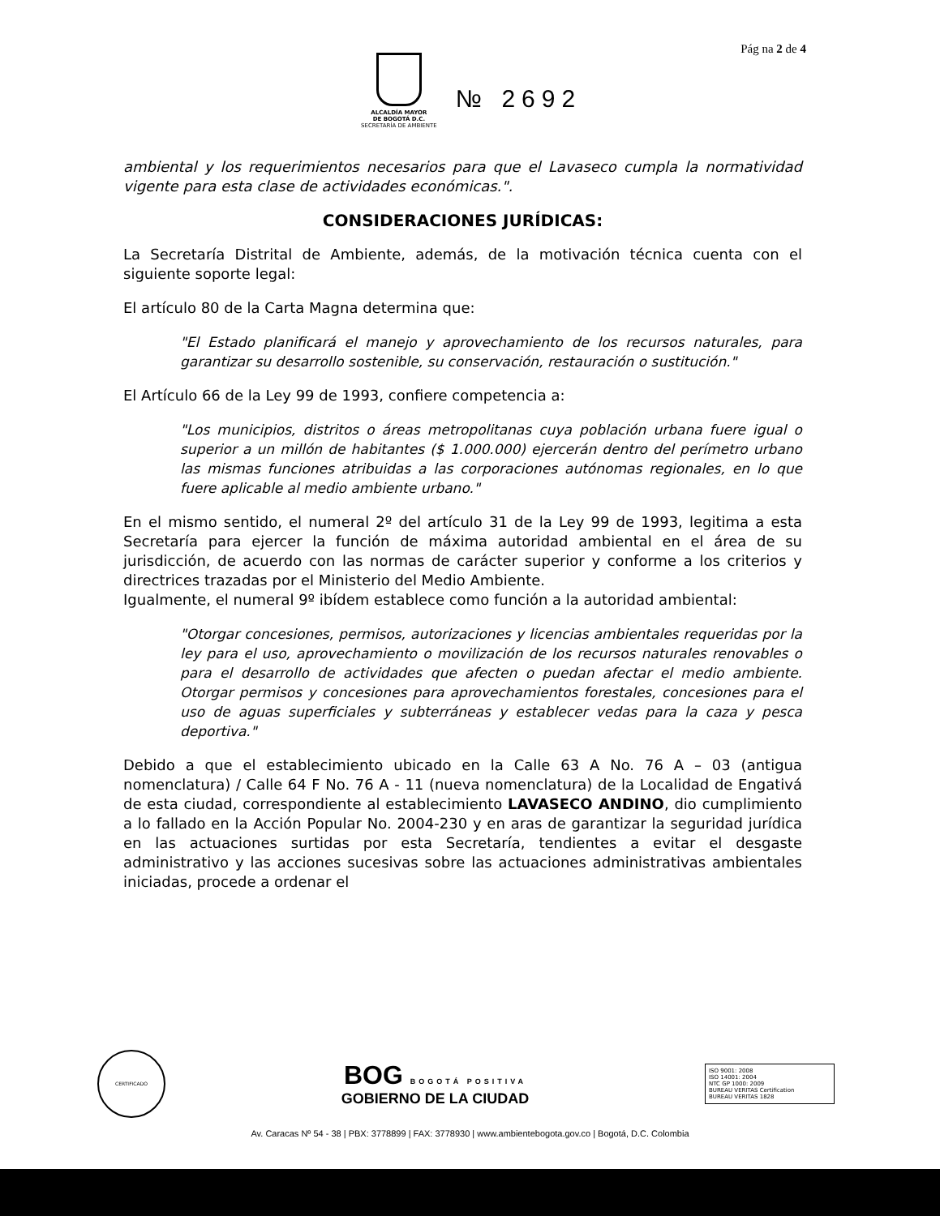Pág na 2 de 4
ALCALDÍA MAYOR
DE BOGOTÁ D.C.
SECRETARÍA DE AMBIENTE
№ 2692
ambiental y los requerimientos necesarios para que el Lavaseco cumpla la normatividad vigente para esta clase de actividades económicas.".
CONSIDERACIONES JURÍDICAS:
La Secretaría Distrital de Ambiente, además, de la motivación técnica cuenta con el siguiente soporte legal:
El artículo 80 de la Carta Magna determina que:
"El Estado planificará el manejo y aprovechamiento de los recursos naturales, para garantizar su desarrollo sostenible, su conservación, restauración o sustitución."
El Artículo 66 de la Ley 99 de 1993, confiere competencia a:
"Los municipios, distritos o áreas metropolitanas cuya población urbana fuere igual o superior a un millón de habitantes ($ 1.000.000) ejercerán dentro del perímetro urbano las mismas funciones atribuidas a las corporaciones autónomas regionales, en lo que fuere aplicable al medio ambiente urbano."
En el mismo sentido, el numeral 2º del artículo 31 de la Ley 99 de 1993, legitima a esta Secretaría para ejercer la función de máxima autoridad ambiental en el área de su jurisdicción, de acuerdo con las normas de carácter superior y conforme a los criterios y directrices trazadas por el Ministerio del Medio Ambiente.
Igualmente, el numeral 9º ibídem establece como función a la autoridad ambiental:
"Otorgar concesiones, permisos, autorizaciones y licencias ambientales requeridas por la ley para el uso, aprovechamiento o movilización de los recursos naturales renovables o para el desarrollo de actividades que afecten o puedan afectar el medio ambiente. Otorgar permisos y concesiones para aprovechamientos forestales, concesiones para el uso de aguas superficiales y subterráneas y establecer vedas para la caza y pesca deportiva."
Debido a que el establecimiento ubicado en la Calle 63 A No. 76 A – 03 (antigua nomenclatura) / Calle 64 F No. 76 A - 11 (nueva nomenclatura) de la Localidad de Engativá de esta ciudad, correspondiente al establecimiento LAVASECO ANDINO, dio cumplimiento a lo fallado en la Acción Popular No. 2004-230 y en aras de garantizar la seguridad jurídica en las actuaciones surtidas por esta Secretaría, tendientes a evitar el desgaste administrativo y las acciones sucesivas sobre las actuaciones administrativas ambientales iniciadas, procede a ordenar el
CERTIFICADO
BOG BOGOTÁ POSITIVA
GOBIERNO DE LA CIUDAD
ISO 9001: 2008
ISO 14001: 2004
NTC GP 1000: 2009
BUREAU VERITAS Certification
BUREAU VERITAS 1828
Av. Caracas Nº 54 - 38 | PBX: 3778899 | FAX: 3778930 | www.ambientebogota.gov.co | Bogotá, D.C. Colombia